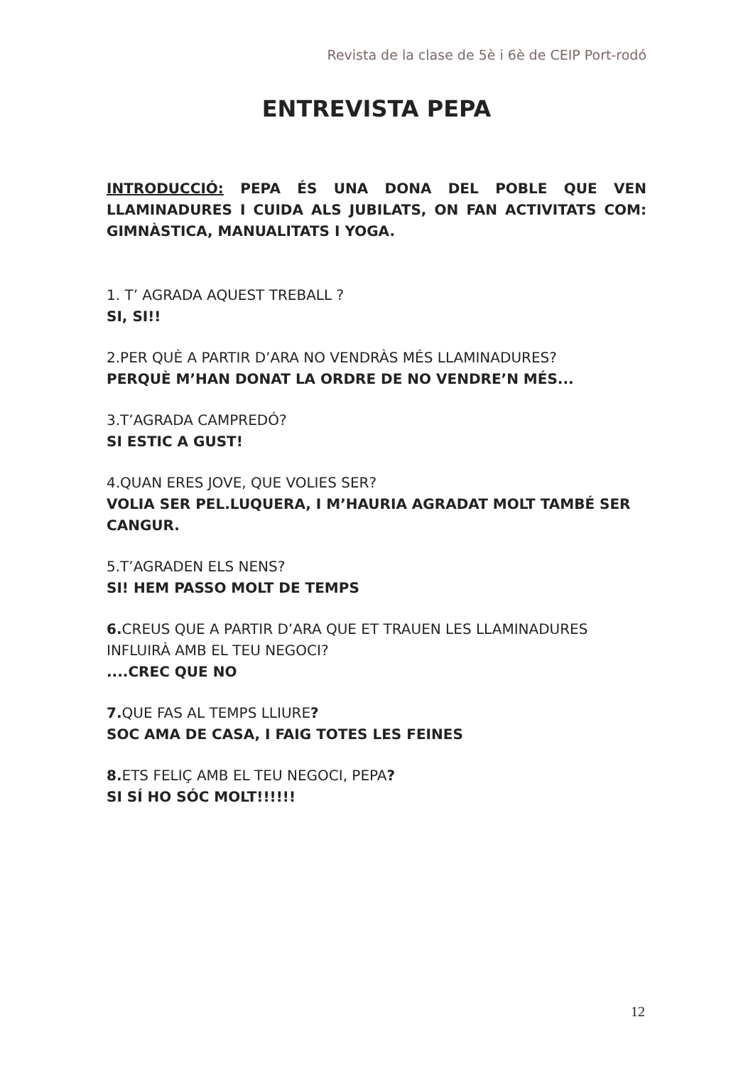Revista de la clase de 5è i 6è de CEIP Port-rodó
ENTREVISTA PEPA
INTRODUCCIÓ: PEPA ÉS UNA DONA DEL POBLE QUE VEN LLAMINADURES I CUIDA ALS JUBILATS, ON FAN ACTIVITATS COM: GIMNÀSTICA, MANUALITATS I YOGA.
1. T’ AGRADA AQUEST TREBALL ?
SI, SI!!
2.PER QUÈ A PARTIR D’ARA NO VENDRÀS MÉS LLAMINADURES?
PERQUÈ M’HAN DONAT LA ORDRE DE NO VENDRE’N MÉS...
3.T’AGRADA CAMPREDÓ?
SI ESTIC A GUST!
4.QUAN ERES JOVE, QUE VOLIES SER?
VOLIA SER PEL.LUQUERA, I M’HAURIA AGRADAT MOLT TAMBÉ SER CANGUR.
5.T’AGRADEN ELS NENS?
SI! HEM PASSO MOLT DE TEMPS
6. CREUS QUE A PARTIR D’ARA QUE ET TRAUEN LES LLAMINADURES INFLUIRÀ AMB EL TEU NEGOCI?
....CREC QUE NO
7. QUE FAS AL TEMPS LLIURE?
SOC AMA DE CASA, I FAIG TOTES LES FEINES
8. ETS FELIÇ AMB EL TEU NEGOCI, PEPA?
SI SÍ HO SÓC MOLT!!!!!!
12